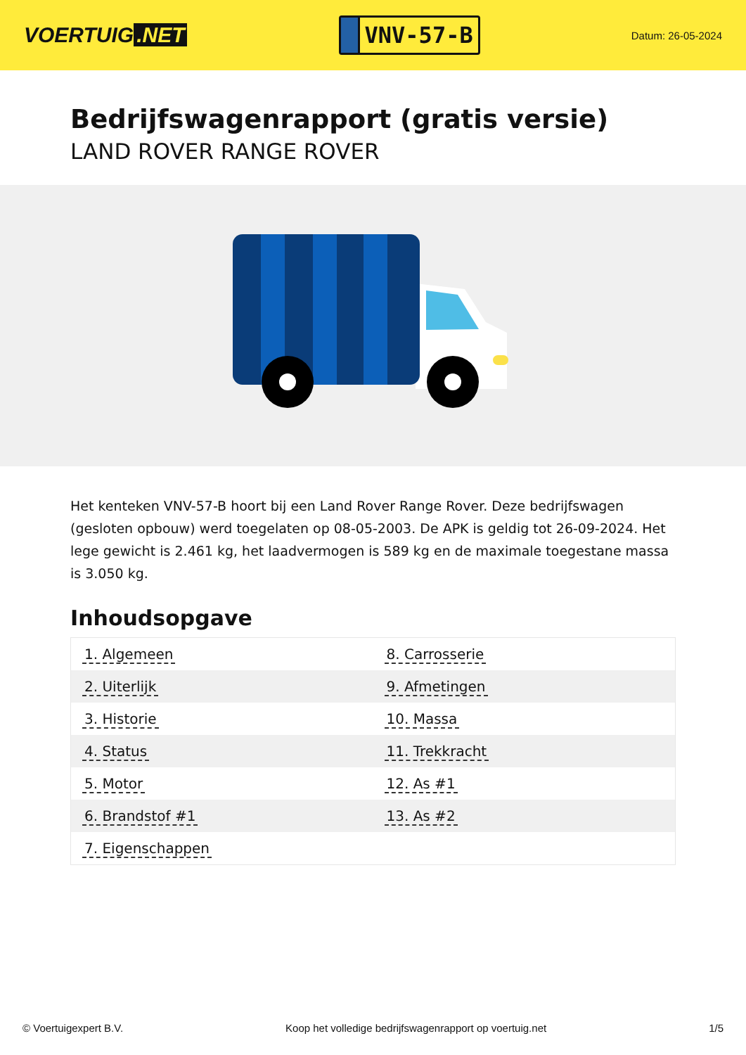VOERTUIG.NET
VNV-57-B
Datum: 26-05-2024
Bedrijfswagenrapport (gratis versie)
LAND ROVER RANGE ROVER
Het kenteken VNV-57-B hoort bij een Land Rover Range Rover. Deze bedrijfswagen (gesloten opbouw) werd toegelaten op 08-05-2003. De APK is geldig tot 26-09-2024. Het lege gewicht is 2.461 kg, het laadvermogen is 589 kg en de maximale toegestane massa is 3.050 kg.
Inhoudsopgave
| 1. Algemeen | 8. Carrosserie |
| 2. Uiterlijk | 9. Afmetingen |
| 3. Historie | 10. Massa |
| 4. Status | 11. Trekkracht |
| 5. Motor | 12. As #1 |
| 6. Brandstof #1 | 13. As #2 |
| 7. Eigenschappen | |
© Voertuigexpert B.V. Koop het volledige bedrijfswagenrapport op voertuig.net 1/5